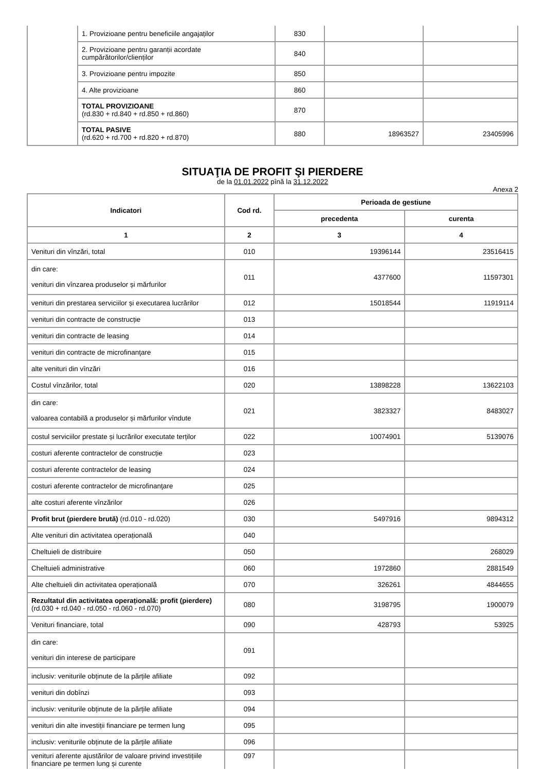| | 1. Provizioane pentru beneficiile angajaților | 830 | | |
| | 2. Provizioane pentru garanții acordate cumpărătorilor/clienților | 840 | | |
| | 3. Provizioane pentru impozite | 850 | | |
| | 4. Alte provizioane | 860 | | |
| | TOTAL PROVIZIOANE (rd.830 + rd.840 + rd.850 + rd.860) | 870 | | |
| | TOTAL PASIVE (rd.620 + rd.700 + rd.820 + rd.870) | 880 | 18963527 | 23405996 |
SITUAŢIA DE PROFIT ŞI PIERDERE
de la 01.01.2022 pînă la 31.12.2022
Anexa 2
| Indicatori | Cod rd. | Perioada de gestiune | |
| --- | --- | --- | --- |
| | | precedenta | curenta |
| 1 | 2 | 3 | 4 |
| Venituri din vînzări, total | 010 | 19396144 | 23516415 |
| din care: venituri din vînzarea produselor și mărfurilor | 011 | 4377600 | 11597301 |
| venituri din prestarea serviciilor și executarea lucrărilor | 012 | 15018544 | 11919114 |
| venituri din contracte de construcție | 013 | | |
| venituri din contracte de leasing | 014 | | |
| venituri din contracte de microfinanţare | 015 | | |
| alte venituri din vînzări | 016 | | |
| Costul vînzărilor, total | 020 | 13898228 | 13622103 |
| din care: valoarea contabilă a produselor și mărfurilor vîndute | 021 | 3823327 | 8483027 |
| costul serviciilor prestate și lucrărilor executate terților | 022 | 10074901 | 5139076 |
| costuri aferente contractelor de construcție | 023 | | |
| costuri aferente contractelor de leasing | 024 | | |
| costuri aferente contractelor de microfinanţare | 025 | | |
| alte costuri aferente vînzărilor | 026 | | |
| Profit brut (pierdere brută) (rd.010 - rd.020) | 030 | 5497916 | 9894312 |
| Alte venituri din activitatea operațională | 040 | | |
| Cheltuieli de distribuire | 050 | | 268029 |
| Cheltuieli administrative | 060 | 1972860 | 2881549 |
| Alte cheltuieli din activitatea operațională | 070 | 326261 | 4844655 |
| Rezultatul din activitatea operațională: profit (pierdere) (rd.030 + rd.040 - rd.050 - rd.060 - rd.070) | 080 | 3198795 | 1900079 |
| Venituri financiare, total | 090 | 428793 | 53925 |
| din care: venituri din interese de participare | 091 | | |
| inclusiv: veniturile obținute de la părțile afiliate | 092 | | |
| venituri din dobînzi | 093 | | |
| inclusiv: veniturile obținute de la părțile afiliate | 094 | | |
| venituri din alte investiții financiare pe termen lung | 095 | | |
| inclusiv: veniturile obținute de la părțile afiliate | 096 | | |
| venituri aferente ajustărilor de valoare privind investițiile financiare pe termen lung și curente | 097 | | |